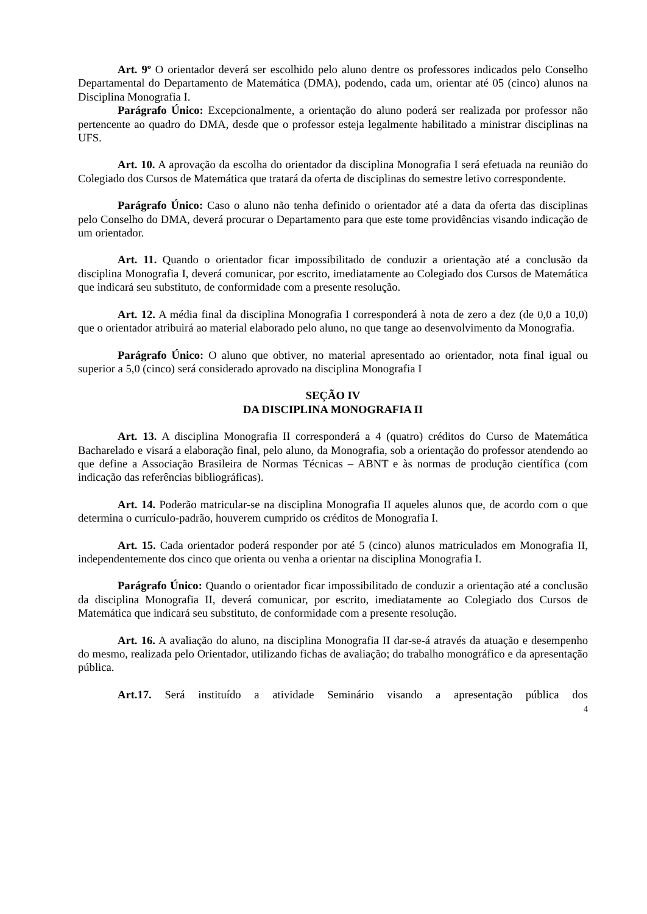Art. 9º O orientador deverá ser escolhido pelo aluno dentre os professores indicados pelo Conselho Departamental do Departamento de Matemática (DMA), podendo, cada um, orientar até 05 (cinco) alunos na Disciplina Monografia I.
Parágrafo Único: Excepcionalmente, a orientação do aluno poderá ser realizada por professor não pertencente ao quadro do DMA, desde que o professor esteja legalmente habilitado a ministrar disciplinas na UFS.
Art. 10. A aprovação da escolha do orientador da disciplina Monografia I será efetuada na reunião do Colegiado dos Cursos de Matemática que tratará da oferta de disciplinas do semestre letivo correspondente.
Parágrafo Único: Caso o aluno não tenha definido o orientador até a data da oferta das disciplinas pelo Conselho do DMA, deverá procurar o Departamento para que este tome providências visando indicação de um orientador.
Art. 11. Quando o orientador ficar impossibilitado de conduzir a orientação até a conclusão da disciplina Monografia I, deverá comunicar, por escrito, imediatamente ao Colegiado dos Cursos de Matemática que indicará seu substituto, de conformidade com a presente resolução.
Art. 12. A média final da disciplina Monografia I corresponderá à nota de zero a dez (de 0,0 a 10,0) que o orientador atribuirá ao material elaborado pelo aluno, no que tange ao desenvolvimento da Monografia.
Parágrafo Único: O aluno que obtiver, no material apresentado ao orientador, nota final igual ou superior a 5,0 (cinco) será considerado aprovado na disciplina Monografia I
SEÇÃO IV
DA DISCIPLINA MONOGRAFIA II
Art. 13. A disciplina Monografia II corresponderá a 4 (quatro) créditos do Curso de Matemática Bacharelado e visará a elaboração final, pelo aluno, da Monografia, sob a orientação do professor atendendo ao que define a Associação Brasileira de Normas Técnicas – ABNT e às normas de produção científica (com indicação das referências bibliográficas).
Art. 14. Poderão matricular-se na disciplina Monografia II aqueles alunos que, de acordo com o que determina o currículo-padrão, houverem cumprido os créditos de Monografia I.
Art. 15. Cada orientador poderá responder por até 5 (cinco) alunos matriculados em Monografia II, independentemente dos cinco que orienta ou venha a orientar na disciplina Monografia I.
Parágrafo Único: Quando o orientador ficar impossibilitado de conduzir a orientação até a conclusão da disciplina Monografia II, deverá comunicar, por escrito, imediatamente ao Colegiado dos Cursos de Matemática que indicará seu substituto, de conformidade com a presente resolução.
Art. 16. A avaliação do aluno, na disciplina Monografia II dar-se-á através da atuação e desempenho do mesmo, realizada pelo Orientador, utilizando fichas de avaliação; do trabalho monográfico e da apresentação pública.
Art.17. Será instituído a atividade Seminário visando a apresentação pública dos
4